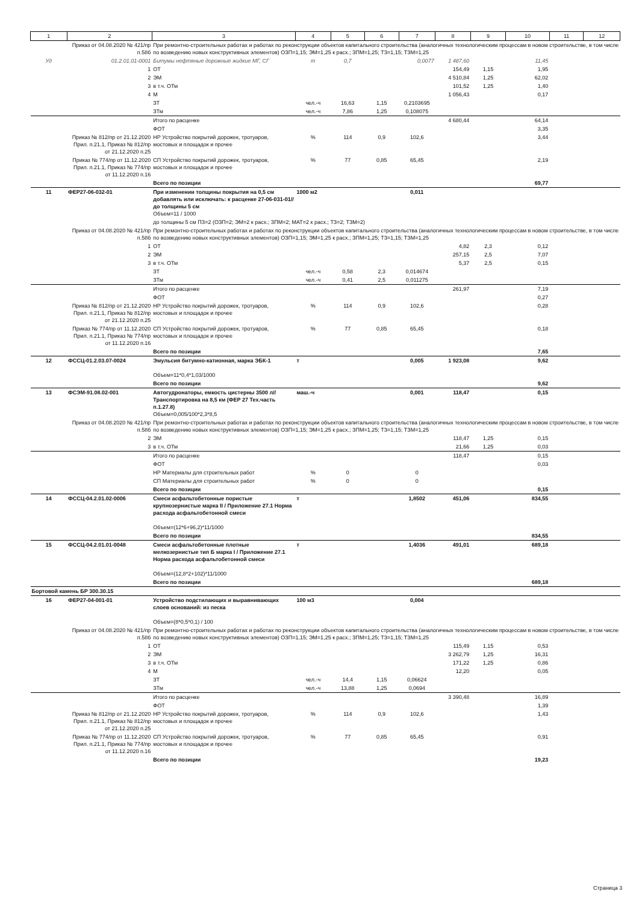| 1 | 2 | 3 | 4 | 5 | 6 | 7 | 8 | 9 | 10 | 11 | 12 |
| --- | --- | --- | --- | --- | --- | --- | --- | --- | --- | --- | --- |
| | Приказ от 04.08.2020 № 421/пр п.58б | При ремонтно-строительных работах и работах по реконструкции объектов капитального строительства (аналогичных технологическим процессам в новом строительстве, в том числе по возведению новых конструктивных элементов) ОЗП=1,15; ЭМ=1,25 к расх.; ЗПМ=1,25; ТЗ=1,15; ТЗМ=1,25 | | | | | | | | | |
| Уд | 01.2.01.01-0001 | Битумы нефтяные дорожные жидкие МГ, СГ | т | 0,7 | | 0,0077 | 1 487,60 | | 11,45 | | |
| | 1 | ОТ | | | | | 154,49 | 1,15 | 1,95 | | |
| | 2 | ЭМ | | | | | 4 510,84 | 1,25 | 62,02 | | |
| | 3 | в т.ч. ОТм | | | | | 101,52 | 1,25 | 1,40 | | |
| | 4 | М | | | | | 1 056,43 | | 0,17 | | |
| | | ЗТ | чел.-ч | 16,63 | 1,15 | 0,2103695 | | | | | |
| | | ЗТм | чел.-ч | 7,86 | 1,25 | 0,108075 | | | | | |
| | | Итого по расценке | | | | | 4 680,44 | | 64,14 | | |
| | | ФОТ | | | | | | | 3,35 | | |
| | Приказ № 812/пр от 21.12.2020 Прил. п.21.1, Приказ № 812/пр от 21.12.2020 п.25 | НР Устройство покрытий дорожек, тротуаров, мостовых и площадок и прочее | % | 114 | 0,9 | 102,6 | | | 3,44 | | |
| | Приказ № 774/пр от 11.12.2020 Прил. п.21.1, Приказ № 774/пр от 11.12.2020 п.16 | СП Устройство покрытий дорожек, тротуаров, мостовых и площадок и прочее | % | 77 | 0,85 | 65,45 | | | 2,19 | | |
| | | Всего по позиции | | | | | | | 69,77 | | |
| 11 | ФЕР27-06-032-01 | При изменении толщины покрытия на 0,5 см добавлять или исключать: к расценке 27-06-031-01// до толщины 5 см Объем=11 / 1000 | 1000 м2 | | | 0,011 | | | | | |
| | | до толщины 5 см ПЗ=2 (ОЗП=2; ЭМ=2 к расх.; ЗПМ=2; МАТ=2 к расх.; ТЗ=2; ТЗМ=2) | | | | | | | | | |
| | Приказ от 04.08.2020 № 421/пр п.58б | При ремонтно-строительных работах и работах по реконструкции объектов капитального строительства (аналогичных технологическим процессам в новом строительстве, в том числе по возведению новых конструктивных элементов) ОЗП=1,15; ЭМ=1,25 к расх.; ЗПМ=1,25; ТЗ=1,15; ТЗМ=1,25 | | | | | | | | | |
| | 1 | ОТ | | | | | 4,82 | 2,3 | 0,12 | | |
| | 2 | ЭМ | | | | | 257,15 | 2,5 | 7,07 | | |
| | 3 | в т.ч. ОТм | | | | | 5,37 | 2,5 | 0,15 | | |
| | | ЗТ | чел.-ч | 0,58 | 2,3 | 0,014674 | | | | | |
| | | ЗТм | чел.-ч | 0,41 | 2,5 | 0,011275 | | | | | |
| | | Итого по расценке | | | | | 261,97 | | 7,19 | | |
| | | ФОТ | | | | | | | 0,27 | | |
| | Приказ № 812/пр от 21.12.2020 Прил. п.21.1, Приказ № 812/пр от 21.12.2020 п.25 | НР Устройство покрытий дорожек, тротуаров, мостовых и площадок и прочее | % | 114 | 0,9 | 102,6 | | | 0,28 | | |
| | Приказ № 774/пр от 11.12.2020 Прил. п.21.1, Приказ № 774/пр от 11.12.2020 п.16 | СП Устройство покрытий дорожек, тротуаров, мостовых и площадок и прочее | % | 77 | 0,85 | 65,45 | | | 0,18 | | |
| | | Всего по позиции | | | | | | | 7,65 | | |
| 12 | ФССЦ-01.2.03.07-0024 | Эмульсия битумно-катионная, марка ЭБК-1 Объем=11*0,4*1,03/1000 | т | | | 0,005 | 1 923,08 | | 9,62 | | |
| | | Всего по позиции | | | | | | | 9,62 | | |
| 13 | ФСЭМ-91.08.02-001 | Автогудронаторы, емкость цистерны 3500 л//Транспортировка на 8,5 км (ФЕР 27 Тех.часть п.1.27.8) Объем=0,005/100*2,3*8,5 | маш.-ч | | | 0,001 | 118,47 | | 0,15 | | |
| | Приказ от 04.08.2020 № 421/пр п.58б | При ремонтно-строительных работах и работах по реконструкции объектов капитального строительства (аналогичных технологическим процессам в новом строительстве, в том числе по возведению новых конструктивных элементов) ОЗП=1,15; ЭМ=1,25 к расх.; ЗПМ=1,25; ТЗ=1,15; ТЗМ=1,25 | | | | | | | | | |
| | 2 | ЭМ | | | | | 118,47 | 1,25 | 0,15 | | |
| | 3 | в т.ч. ОТм | | | | | 21,66 | 1,25 | 0,03 | | |
| | | Итого по расценке | | | | | 118,47 | | 0,15 | | |
| | | ФОТ | | | | | | | 0,03 | | |
| | | НР Материалы для строительных работ | % | 0 | | 0 | | | | | |
| | | СП Материалы для строительных работ | % | 0 | | 0 | | | | | |
| | | Всего по позиции | | | | | | | 0,15 | | |
| 14 | ФССЦ-04.2.01.02-0006 | Смеси асфальтобетонные пористые крупнозернистые марка II / Приложение 27.1 Норма расхода асфальтобетонной смеси Объем=(12*6+96,2)*11/1000 | т | | | 1,8502 | 451,06 | | 834,55 | | |
| | | Всего по позиции | | | | | | | 834,55 | | |
| 15 | ФССЦ-04.2.01.01-0048 | Смеси асфальтобетонные плотные мелкозернистые тип Б марка I / Приложение 27.1 Норма расхода асфальтобетонной смеси Объем=(12,8*2+102)*11/1000 | т | | | 1,4036 | 491,01 | | 689,18 | | |
| | | Всего по позиции | | | | | | | 689,18 | | |
| Бортовой камень БР 300.30.15 | | | | | | | | | | | |
| 16 | ФЕР27-04-001-01 | Устройство подстилающих и выравнивающих слоев оснований: из песка Объем=(8*0,5*0,1) / 100 | 100 м3 | | | 0,004 | | | | | |
| | Приказ от 04.08.2020 № 421/пр п.58б | При ремонтно-строительных работах и работах по реконструкции объектов капитального строительства (аналогичных технологическим процессам в новом строительстве, в том числе по возведению новых конструктивных элементов) ОЗП=1,15; ЭМ=1,25 к расх.; ЗПМ=1,25; ТЗ=1,15; ТЗМ=1,25 | | | | | | | | | |
| | 1 | ОТ | | | | | 115,49 | 1,15 | 0,53 | | |
| | 2 | ЭМ | | | | | 3 262,79 | 1,25 | 16,31 | | |
| | 3 | в т.ч. ОТм | | | | | 171,22 | 1,25 | 0,86 | | |
| | 4 | М | | | | | 12,20 | | 0,05 | | |
| | | ЗТ | чел.-ч | 14,4 | 1,15 | 0,06624 | | | | | |
| | | ЗТм | чел.-ч | 13,88 | 1,25 | 0,0694 | | | | | |
| | | Итого по расценке | | | | | 3 390,48 | | 16,89 | | |
| | | ФОТ | | | | | | | 1,39 | | |
| | Приказ № 812/пр от 21.12.2020 Прил. п.21.1, Приказ № 812/пр от 21.12.2020 п.25 | НР Устройство покрытий дорожек, тротуаров, мостовых и площадок и прочее | % | 114 | 0,9 | 102,6 | | | 1,43 | | |
| | Приказ № 774/пр от 11.12.2020 Прил. п.21.1, Приказ № 774/пр от 11.12.2020 п.16 | СП Устройство покрытий дорожек, тротуаров, мостовых и площадок и прочее | % | 77 | 0,85 | 65,45 | | | 0,91 | | |
| | | Всего по позиции | | | | | | | 19,23 | | |
Страница 3